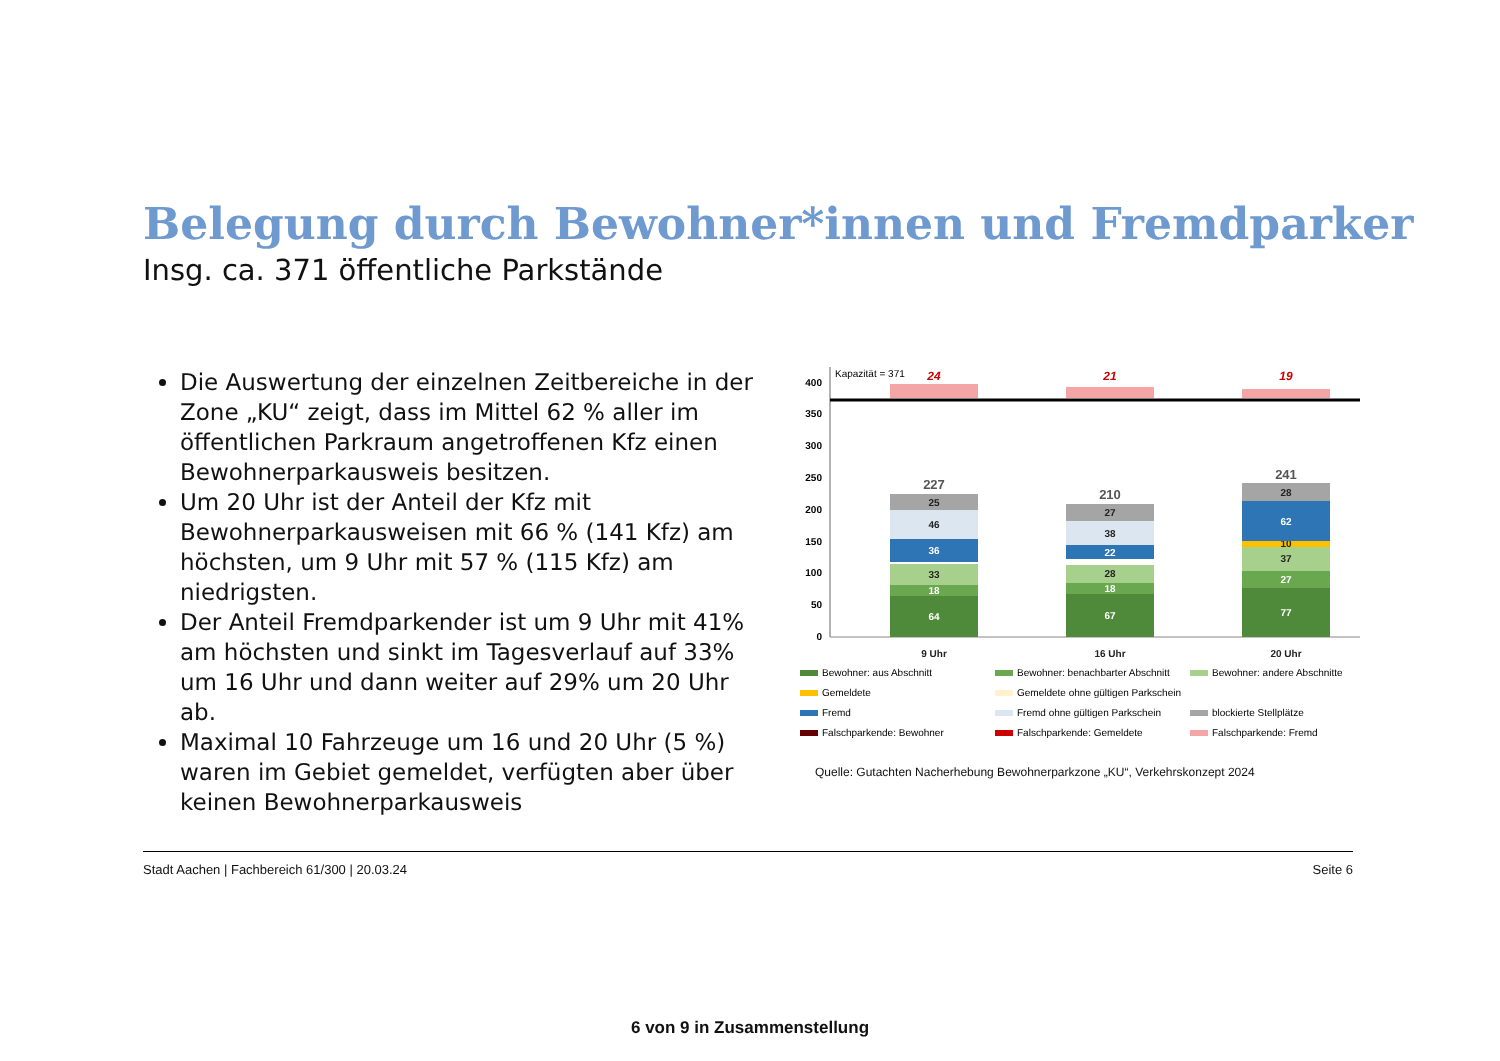Belegung durch Bewohner*innen und Fremdparker
Insg. ca. 371 öffentliche Parkstände
Die Auswertung der einzelnen Zeitbereiche in der Zone „KU“ zeigt, dass im Mittel 62 % aller im öffentlichen Parkraum angetroffenen Kfz einen Bewohnerparkausweis besitzen.
Um 20 Uhr ist der Anteil der Kfz mit Bewohnerparkausweisen mit 66 % (141 Kfz) am höchsten, um 9 Uhr mit 57 % (115 Kfz) am niedrigsten.
Der Anteil Fremdparkender ist um 9 Uhr mit 41% am höchsten und sinkt im Tagesverlauf auf 33% um 16 Uhr und dann weiter auf 29% um 20 Uhr ab.
Maximal 10 Fahrzeuge um 16 und 20 Uhr (5 %) waren im Gebiet gemeldet, verfügten aber über keinen Bewohnerparkausweis
0
50
100
150
200
250
300
350
400
Kapazität = 371
64
18
33
36
46
25
227
67
18
28
22
38
27
210
77
27
37
10
62
28
241
24
21
19
9 Uhr
16 Uhr
20 Uhr
Bewohner: aus Abschnitt
Bewohner: benachbarter Abschnitt
Bewohner: andere Abschnitte
Gemeldete
Gemeldete ohne gültigen Parkschein
Fremd
Fremd ohne gültigen Parkschein
blockierte Stellplätze
Falschparkende: Bewohner
Falschparkende: Gemeldete
Falschparkende: Fremd
Quelle: Gutachten Nacherhebung Bewohnerparkzone „KU“, Verkehrskonzept 2024
Stadt Aachen | Fachbereich 61/300 | 20.03.24 Seite 6
6 von 9 in Zusammenstellung